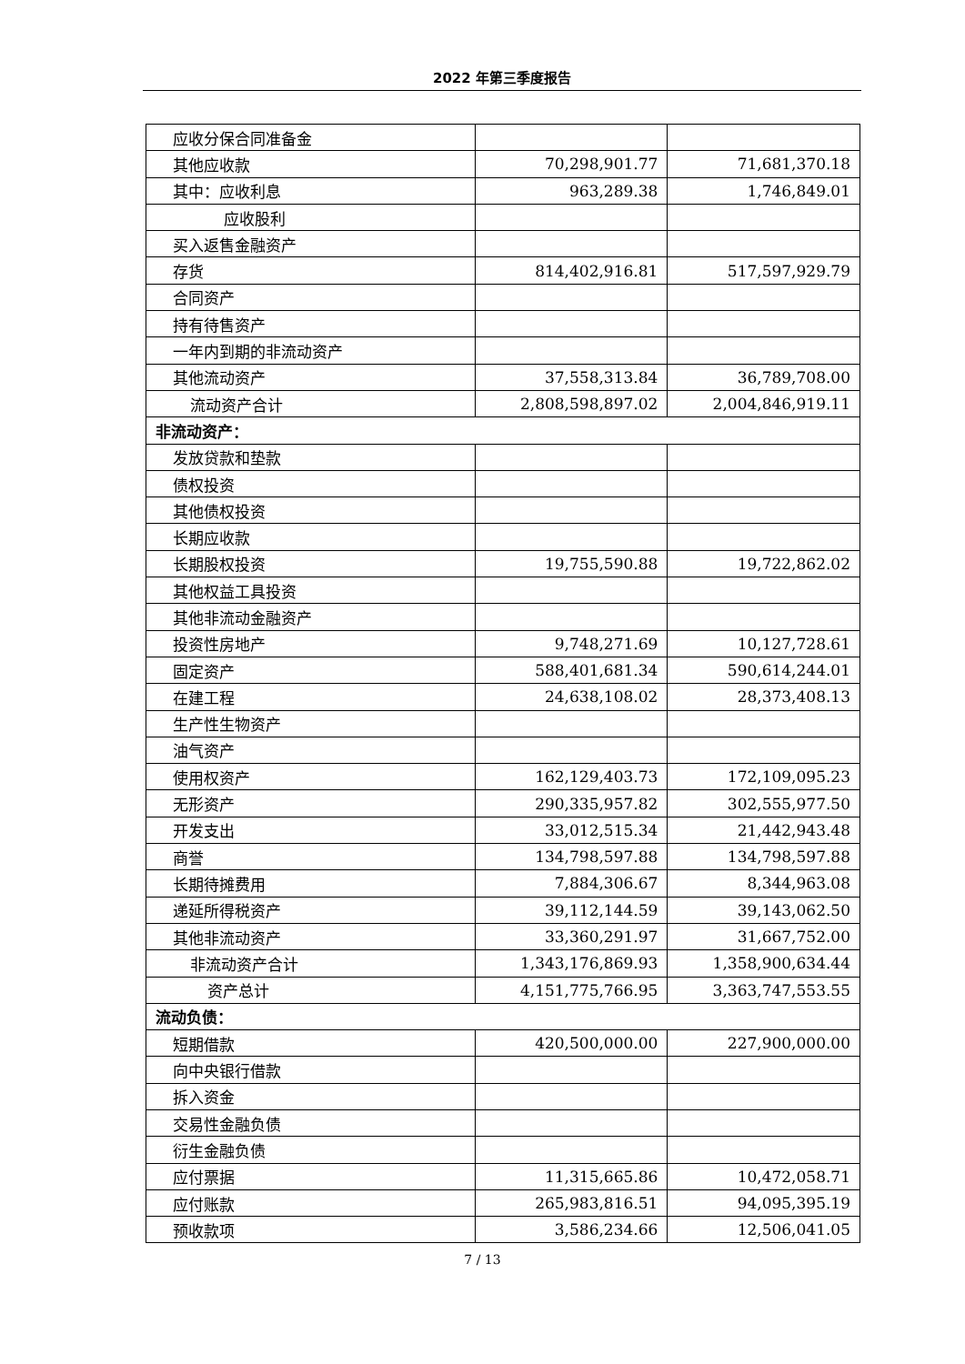2022 年第三季度报告
| 应收分保合同准备金 | | |
| 其他应收款 | 70,298,901.77 | 71,681,370.18 |
| 其中：应收利息 | 963,289.38 | 1,746,849.01 |
| 应收股利 | | |
| 买入返售金融资产 | | |
| 存货 | 814,402,916.81 | 517,597,929.79 |
| 合同资产 | | |
| 持有待售资产 | | |
| 一年内到期的非流动资产 | | |
| 其他流动资产 | 37,558,313.84 | 36,789,708.00 |
| 流动资产合计 | 2,808,598,897.02 | 2,004,846,919.11 |
| 非流动资产： | | |
| 发放贷款和垫款 | | |
| 债权投资 | | |
| 其他债权投资 | | |
| 长期应收款 | | |
| 长期股权投资 | 19,755,590.88 | 19,722,862.02 |
| 其他权益工具投资 | | |
| 其他非流动金融资产 | | |
| 投资性房地产 | 9,748,271.69 | 10,127,728.61 |
| 固定资产 | 588,401,681.34 | 590,614,244.01 |
| 在建工程 | 24,638,108.02 | 28,373,408.13 |
| 生产性生物资产 | | |
| 油气资产 | | |
| 使用权资产 | 162,129,403.73 | 172,109,095.23 |
| 无形资产 | 290,335,957.82 | 302,555,977.50 |
| 开发支出 | 33,012,515.34 | 21,442,943.48 |
| 商誉 | 134,798,597.88 | 134,798,597.88 |
| 长期待摊费用 | 7,884,306.67 | 8,344,963.08 |
| 递延所得税资产 | 39,112,144.59 | 39,143,062.50 |
| 其他非流动资产 | 33,360,291.97 | 31,667,752.00 |
| 非流动资产合计 | 1,343,176,869.93 | 1,358,900,634.44 |
| 资产总计 | 4,151,775,766.95 | 3,363,747,553.55 |
| 流动负债： | | |
| 短期借款 | 420,500,000.00 | 227,900,000.00 |
| 向中央银行借款 | | |
| 拆入资金 | | |
| 交易性金融负债 | | |
| 衍生金融负债 | | |
| 应付票据 | 11,315,665.86 | 10,472,058.71 |
| 应付账款 | 265,983,816.51 | 94,095,395.19 |
| 预收款项 | 3,586,234.66 | 12,506,041.05 |
7 / 13